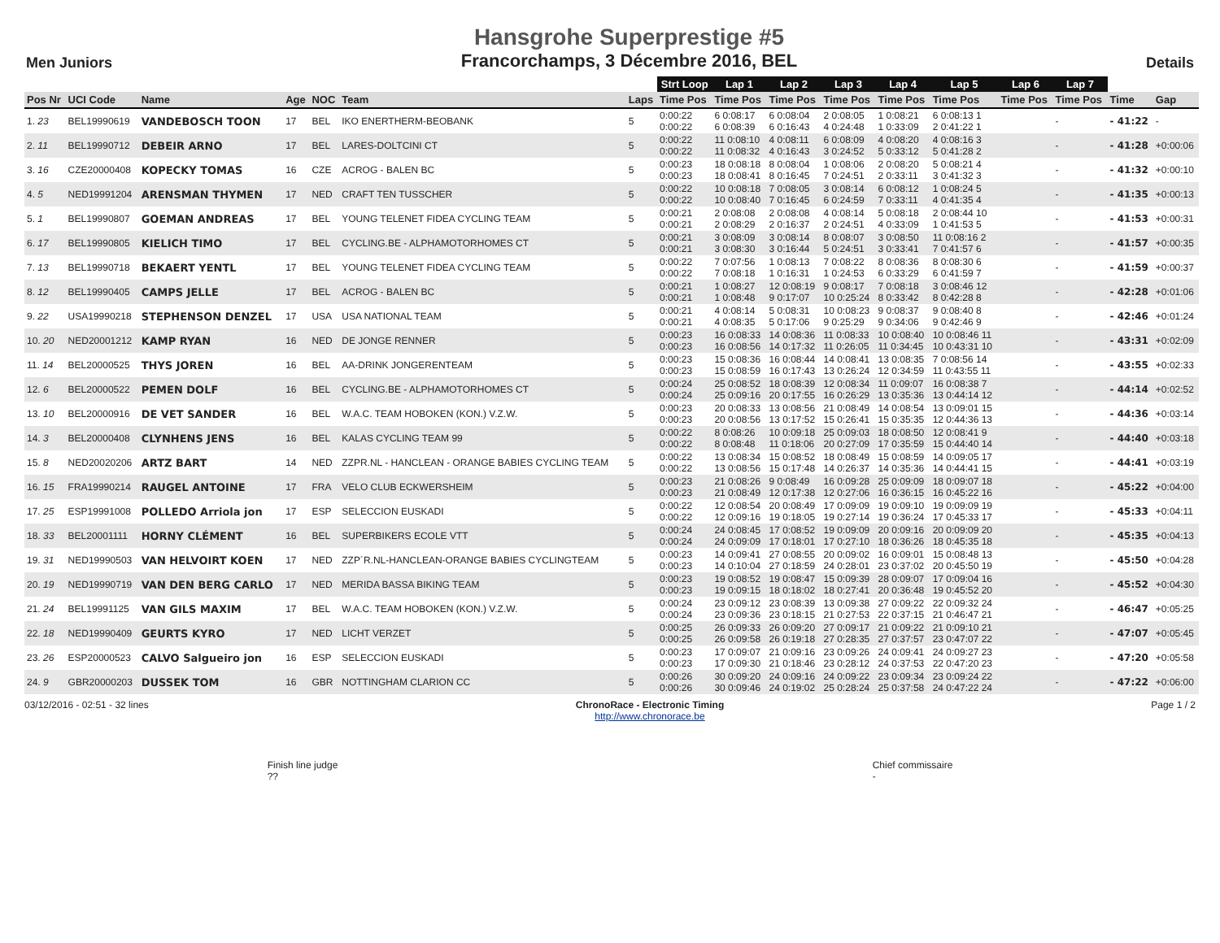Men Juniors
Hansgrohe Superprestige #5
Francorchamps, 3 Décembre 2016, BEL
Details
| | | | | | | | Strt Loop | Lap 1 | Lap 2 | Lap 3 | Lap 4 | Lap 5 | Lap 6 | Lap 7 | | |
| --- | --- | --- | --- | --- | --- | --- | --- | --- | --- | --- | --- | --- | --- | --- | --- | --- |
| Pos Nr | UCI Code | Name | Age | NOC | Team | Laps | Time Pos | Time Pos | Time Pos | Time Pos | Time Pos | Time Pos | Time Pos | Time Pos | Time | Gap |
| 1. 23 | BEL19990619 | VANDEBOSCH TOON | 17 | BEL | IKO ENERTHERM-BEOBANK | 5 | 0:00:22 0:00:22 | 6 0:08:17 6 0:08:39 | 6 0:08:04 6 0:16:43 | 2 0:08:05 4 0:24:48 | 1 0:08:21 1 0:33:09 | 6 0:08:13 1 2 0:41:22 1 | | - | - 41:22 | - |
| 2. 11 | BEL19990712 | DEBEIR ARNO | 17 | BEL | LARES-DOLTCINI CT | 5 | 0:00:22 0:00:22 | 11 0:08:10 11 0:08:32 | 4 0:08:11 4 0:16:43 | 6 0:08:09 3 0:24:52 | 4 0:08:20 5 0:33:12 | 4 0:08:16 3 5 0:41:28 2 | | - | - 41:28 | +0:00:06 |
| 3. 16 | CZE20000408 | KOPECKY TOMAS | 16 | CZE | ACROG - BALEN BC | 5 | 0:00:23 0:00:23 | 18 0:08:18 18 0:08:41 | 8 0:08:04 8 0:16:45 | 1 0:08:06 7 0:24:51 | 2 0:08:20 2 0:33:11 | 5 0:08:21 4 3 0:41:32 3 | | - | - 41:32 | +0:00:10 |
| 4. 5 | NED19991204 | ARENSMAN THYMEN | 17 | NED | CRAFT TEN TUSSCHER | 5 | 0:00:22 0:00:22 | 10 0:08:18 10 0:08:40 | 7 0:08:05 7 0:16:45 | 3 0:08:14 6 0:24:59 | 6 0:08:12 7 0:33:11 | 1 0:08:24 5 4 0:41:35 4 | | - | - 41:35 | +0:00:13 |
| 5. 1 | BEL19990807 | GOEMAN ANDREAS | 17 | BEL | YOUNG TELENET FIDEA CYCLING TEAM | 5 | 0:00:21 0:00:21 | 2 0:08:08 2 0:08:29 | 2 0:08:08 2 0:16:37 | 4 0:08:14 2 0:24:51 | 5 0:08:18 4 0:33:09 | 2 0:08:44 10 1 0:41:53 5 | | - | - 41:53 | +0:00:31 |
| 6. 17 | BEL19990805 | KIELICH TIMO | 17 | BEL | CYCLING.BE - ALPHAMOTORHOMES CT | 5 | 0:00:21 0:00:21 | 3 0:08:09 3 0:08:30 | 3 0:08:14 3 0:16:44 | 8 0:08:07 5 0:24:51 | 3 0:08:50 3 0:33:41 | 11 0:08:16 2 7 0:41:57 6 | | - | - 41:57 | +0:00:35 |
| 7. 13 | BEL19990718 | BEKAERT YENTL | 17 | BEL | YOUNG TELENET FIDEA CYCLING TEAM | 5 | 0:00:22 0:00:22 | 7 0:07:56 7 0:08:18 | 1 0:08:13 1 0:16:31 | 7 0:08:22 1 0:24:53 | 8 0:08:36 6 0:33:29 | 8 0:08:30 6 6 0:41:59 7 | | - | - 41:59 | +0:00:37 |
| 8. 12 | BEL19990405 | CAMPS JELLE | 17 | BEL | ACROG - BALEN BC | 5 | 0:00:21 0:00:21 | 1 0:08:27 1 0:08:48 | 12 0:08:19 9 0:17:07 | 9 0:08:17 10 0:25:24 | 7 0:08:18 8 0:33:42 | 3 0:08:46 12 8 0:42:28 8 | | - | - 42:28 | +0:01:06 |
| 9. 22 | USA19990218 | STEPHENSON DENZEL | 17 | USA | USA NATIONAL TEAM | 5 | 0:00:21 0:00:21 | 4 0:08:14 4 0:08:35 | 5 0:08:31 5 0:17:06 | 10 0:08:23 9 0:25:29 | 9 0:08:37 9 0:34:06 | 9 0:08:40 8 9 0:42:46 9 | | - | - 42:46 | +0:01:24 |
| 10. 20 | NED20001212 | KAMP RYAN | 16 | NED | DE JONGE RENNER | 5 | 0:00:23 0:00:23 | 16 0:08:33 16 0:08:56 | 14 0:08:36 14 0:17:32 | 11 0:08:33 11 0:26:05 | 10 0:08:40 11 0:34:45 | 10 0:08:46 11 10 0:43:31 10 | | - | - 43:31 | +0:02:09 |
| 11. 14 | BEL20000525 | THYS JOREN | 16 | BEL | AA-DRINK JONGERENTEAM | 5 | 0:00:23 0:00:23 | 15 0:08:36 15 0:08:59 | 16 0:08:44 16 0:17:43 | 14 0:08:41 13 0:26:24 | 13 0:08:35 12 0:34:59 | 7 0:08:56 14 11 0:43:55 11 | | - | - 43:55 | +0:02:33 |
| 12. 6 | BEL20000522 | PEMEN DOLF | 16 | BEL | CYCLING.BE - ALPHAMOTORHOMES CT | 5 | 0:00:24 0:00:24 | 25 0:08:52 25 0:09:16 | 18 0:08:39 20 0:17:55 | 12 0:08:34 16 0:26:29 | 11 0:09:07 13 0:35:36 | 16 0:08:38 7 13 0:44:14 12 | | - | - 44:14 | +0:02:52 |
| 13. 10 | BEL20000916 | DE VET SANDER | 16 | BEL | W.A.C. TEAM HOBOKEN (KON.) V.Z.W. | 5 | 0:00:23 0:00:23 | 20 0:08:33 20 0:08:56 | 13 0:08:56 13 0:17:52 | 21 0:08:49 15 0:26:41 | 14 0:08:54 15 0:35:35 | 13 0:09:01 15 12 0:44:36 13 | | - | - 44:36 | +0:03:14 |
| 14. 3 | BEL20000408 | CLYNHENS JENS | 16 | BEL | KALAS CYCLING TEAM 99 | 5 | 0:00:22 0:00:22 | 8 0:08:26 8 0:08:48 | 10 0:09:18 11 0:18:06 | 25 0:09:03 20 0:27:09 | 18 0:08:50 17 0:35:59 | 12 0:08:41 9 15 0:44:40 14 | | - | - 44:40 | +0:03:18 |
| 15. 8 | NED20020206 | ARTZ BART | 14 | NED | ZZPR.NL - HANCLEAN - ORANGE BABIES CYCLING TEAM | 5 | 0:00:22 0:00:22 | 13 0:08:34 13 0:08:56 | 15 0:08:52 15 0:17:48 | 18 0:08:49 14 0:26:37 | 15 0:08:59 14 0:35:36 | 14 0:09:05 17 14 0:44:41 15 | | - | - 44:41 | +0:03:19 |
| 16. 15 | FRA19990214 | RAUGEL ANTOINE | 17 | FRA | VELO CLUB ECKWERSHEIM | 5 | 0:00:23 0:00:23 | 21 0:08:26 21 0:08:49 | 9 0:08:49 12 0:17:38 | 16 0:09:28 12 0:27:06 | 25 0:09:09 16 0:36:15 | 18 0:09:07 18 16 0:45:22 16 | | - | - 45:22 | +0:04:00 |
| 17. 25 | ESP19991008 | POLLEDO Arriola jon | 17 | ESP | SELECCION EUSKADI | 5 | 0:00:22 0:00:22 | 12 0:08:54 12 0:09:16 | 20 0:08:49 19 0:18:05 | 17 0:09:09 19 0:27:14 | 19 0:09:10 19 0:36:24 | 19 0:09:09 19 17 0:45:33 17 | | - | - 45:33 | +0:04:11 |
| 18. 33 | BEL20001111 | HORNY CLÉMENT | 16 | BEL | SUPERBIKERS ECOLE VTT | 5 | 0:00:24 0:00:24 | 24 0:08:45 24 0:09:09 | 17 0:08:52 17 0:18:01 | 19 0:09:09 17 0:27:10 | 20 0:09:16 18 0:36:26 | 20 0:09:09 20 18 0:45:35 18 | | - | - 45:35 | +0:04:13 |
| 19. 31 | NED19990503 | VAN HELVOIRT KOEN | 17 | NED | ZZP´R.NL-HANCLEAN-ORANGE BABIES CYCLINGTEAM | 5 | 0:00:23 0:00:23 | 14 0:09:41 14 0:10:04 | 27 0:08:55 27 0:18:59 | 20 0:09:02 24 0:28:01 | 16 0:09:01 23 0:37:02 | 15 0:08:48 13 20 0:45:50 19 | | - | - 45:50 | +0:04:28 |
| 20. 19 | NED19990719 | VAN DEN BERG CARLO | 17 | NED | MERIDA BASSA BIKING TEAM | 5 | 0:00:23 0:00:23 | 19 0:08:52 19 0:09:15 | 19 0:08:47 18 0:18:02 | 15 0:09:39 18 0:27:41 | 28 0:09:07 20 0:36:48 | 17 0:09:04 16 19 0:45:52 20 | | - | - 45:52 | +0:04:30 |
| 21. 24 | BEL19991125 | VAN GILS MAXIM | 17 | BEL | W.A.C. TEAM HOBOKEN (KON.) V.Z.W. | 5 | 0:00:24 0:00:24 | 23 0:09:12 23 0:09:36 | 23 0:08:39 23 0:18:15 | 13 0:09:38 21 0:27:53 | 27 0:09:22 22 0:37:15 | 22 0:09:32 24 21 0:46:47 21 | | - | - 46:47 | +0:05:25 |
| 22. 18 | NED19990409 | GEURTS KYRO | 17 | NED | LICHT VERZET | 5 | 0:00:25 0:00:25 | 26 0:09:33 26 0:09:58 | 26 0:09:20 26 0:19:18 | 27 0:09:17 27 0:28:35 | 21 0:09:22 27 0:37:57 | 21 0:09:10 21 23 0:47:07 22 | | - | - 47:07 | +0:05:45 |
| 23. 26 | ESP20000523 | CALVO Salgueiro jon | 16 | ESP | SELECCION EUSKADI | 5 | 0:00:23 0:00:23 | 17 0:09:07 17 0:09:30 | 21 0:09:16 21 0:18:46 | 23 0:09:26 23 0:28:12 | 24 0:09:41 24 0:37:53 | 24 0:09:27 23 22 0:47:20 23 | | - | - 47:20 | +0:05:58 |
| 24. 9 | GBR20000203 | DUSSEK TOM | 16 | GBR | NOTTINGHAM CLARION CC | 5 | 0:00:26 0:00:26 | 30 0:09:20 30 0:09:46 | 24 0:09:16 24 0:19:02 | 24 0:09:22 25 0:28:24 | 23 0:09:34 25 0:37:58 | 23 0:09:24 22 24 0:47:22 24 | | - | - 47:22 | +0:06:00 |
03/12/2016 - 02:51 - 32 lines ChronoRace - Electronic Timing
http://www.chronorace.be Page 1 / 2
Finish line judge
??
Chief commissaire
-